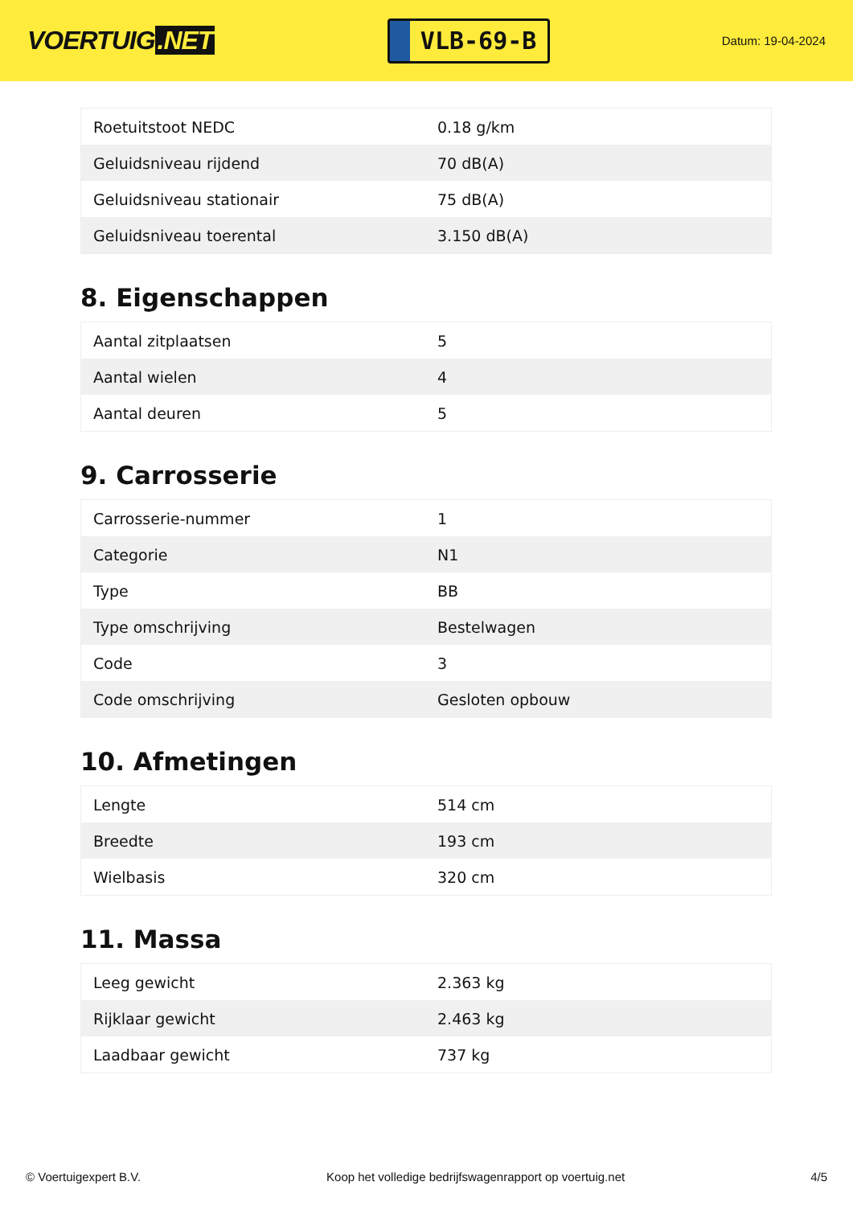VOERTUIG.NET
VLB-69-B
Datum: 19-04-2024
| Roetuitstoot NEDC | 0.18 g/km |
| Geluidsniveau rijdend | 70 dB(A) |
| Geluidsniveau stationair | 75 dB(A) |
| Geluidsniveau toerental | 3.150 dB(A) |
8. Eigenschappen
| Aantal zitplaatsen | 5 |
| Aantal wielen | 4 |
| Aantal deuren | 5 |
9. Carrosserie
| Carrosserie-nummer | 1 |
| Categorie | N1 |
| Type | BB |
| Type omschrijving | Bestelwagen |
| Code | 3 |
| Code omschrijving | Gesloten opbouw |
10. Afmetingen
| Lengte | 514 cm |
| Breedte | 193 cm |
| Wielbasis | 320 cm |
11. Massa
| Leeg gewicht | 2.363 kg |
| Rijklaar gewicht | 2.463 kg |
| Laadbaar gewicht | 737 kg |
© Voertuigexpert B.V. Koop het volledige bedrijfswagenrapport op voertuig.net 4/5